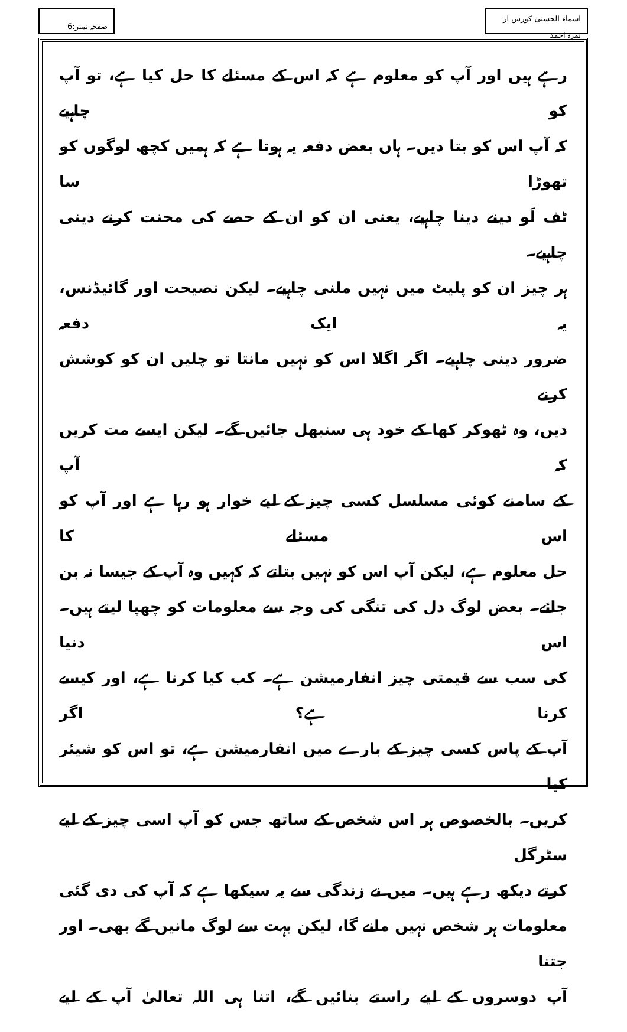اسماء الحسنیٰ کورس از نمرہ احمد
صفحہ نمبر:6
رہے ہیں اور آپ کو معلوم ہے کہ اس کے مسئلے کا حل کیا ہے، تو آپ کو چاہیے
کہ آپ اس کو بتا دیں۔ ہاں بعض دفعہ یہ ہوتا ہے کہ ہمیں کچھ لوگوں کو تھوڑا سا
ٹف لَو دینے دینا چاہیے، یعنی ان کو ان کے حصے کی محنت کرنے دینی چاہیے۔
ہر چیز ان کو پلیٹ میں نہیں ملنی چاہیے۔ لیکن نصیحت اور گائیڈنس، یہ ایک دفعہ
ضرور دینی چاہیے۔ اگر اگلا اس کو نہیں مانتا تو چلیں ان کو کوشش کرنے
دیں، وہ ٹھوکر کھا کے خود ہی سنبھل جائیں گے۔ لیکن ایسے مت کریں کہ آپ
کے سامنے کوئی مسلسل کسی چیز کے لیے خوار ہو رہا ہے اور آپ کو اس مسئلے کا
حل معلوم ہے، لیکن آپ اس کو نہیں بتاتے کہ کہیں وہ آپ کے جیسا نہ بن
جائے۔ بعض لوگ دل کی تنگی کی وجہ سے معلومات کو چھپا لیتے ہیں۔ اس دنیا
کی سب سے قیمتی چیز انفارمیشن ہے۔ کب کیا کرنا ہے، اور کیسے کرنا ہے؟ اگر
آپ کے پاس کسی چیز کے بارے میں انفارمیشن ہے، تو اس کو شیئر کیا
کریں۔ بالخصوص ہر اس شخص کے ساتھ جس کو آپ اسی چیز کے لیے سٹرگل
کرتے دیکھ رہے ہیں۔ میں نے زندگی سے یہ سیکھا ہے کہ آپ کی دی گئی
معلومات ہر شخص نہیں مانے گا، لیکن بہت سے لوگ مانیں گے بھی۔ اور جتنا
آپ دوسروں کے لیے راستے بنائیں گے، اتنا ہی اللہ تعالیٰ آپ کے لیے